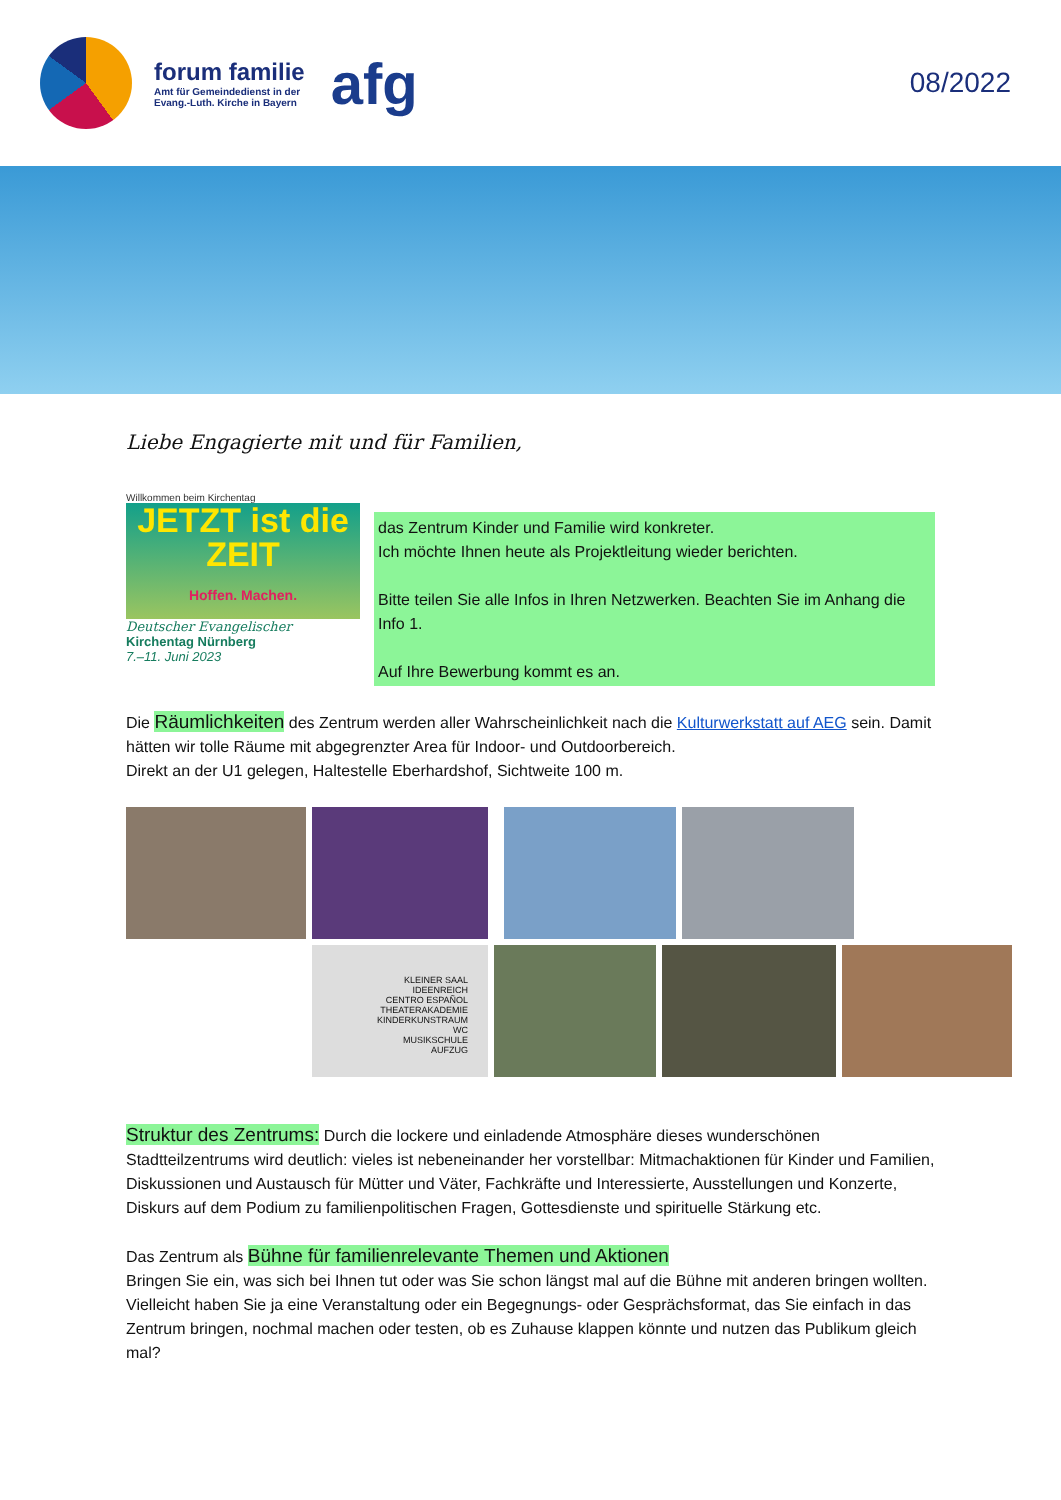forum familie
Amt für Gemeindedienst in der
Evang.-Luth. Kirche in Bayern
afg
08/2022
Liebe Engagierte mit und für Familien,
Willkommen beim Kirchentag
JETZT ist die ZEIT
Hoffen. Machen.
Deutscher Evangelischer
Kirchentag Nürnberg
7.–11. Juni 2023
das Zentrum Kinder und Familie wird konkreter.
Ich möchte Ihnen heute als Projektleitung wieder berichten.
Bitte teilen Sie alle Infos in Ihren Netzwerken. Beachten Sie im Anhang die Info 1.
Auf Ihre Bewerbung kommt es an.
Die Räumlichkeiten des Zentrum werden aller Wahrscheinlichkeit nach die Kulturwerkstatt auf AEG sein. Damit hätten wir tolle Räume mit abgegrenzter Area für Indoor- und Outdoorbereich.
Direkt an der U1 gelegen, Haltestelle Eberhardshof, Sichtweite 100 m.
KLEINER SAAL
IDEENREICH
CENTRO ESPAÑOL
THEATERAKADEMIE
KINDERKUNSTRAUM
WC
MUSIKSCHULE
AUFZUG
Struktur des Zentrums: Durch die lockere und einladende Atmosphäre dieses wunderschönen Stadtteilzentrums wird deutlich: vieles ist nebeneinander her vorstellbar: Mitmachaktionen für Kinder und Familien, Diskussionen und Austausch für Mütter und Väter, Fachkräfte und Interessierte, Ausstellungen und Konzerte, Diskurs auf dem Podium zu familienpolitischen Fragen, Gottesdienste und spirituelle Stärkung etc.
Das Zentrum als Bühne für familienrelevante Themen und Aktionen
Bringen Sie ein, was sich bei Ihnen tut oder was Sie schon längst mal auf die Bühne mit anderen bringen wollten. Vielleicht haben Sie ja eine Veranstaltung oder ein Begegnungs- oder Gesprächsformat, das Sie einfach in das Zentrum bringen, nochmal machen oder testen, ob es Zuhause klappen könnte und nutzen das Publikum gleich mal?